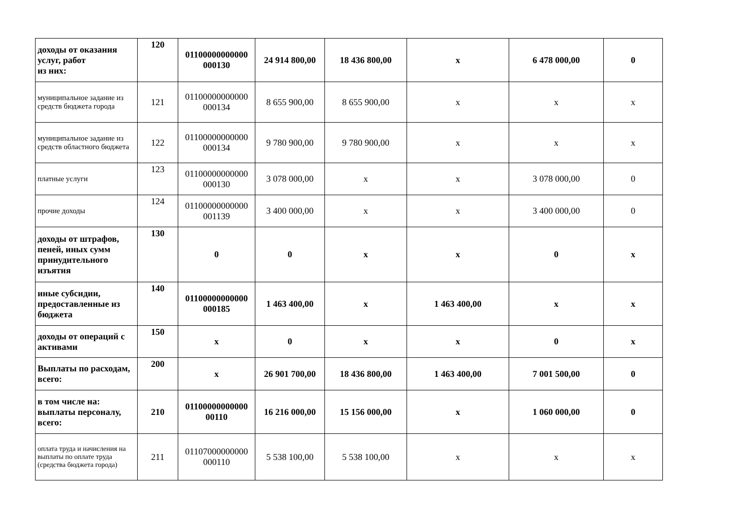| доходы от оказания услуг, работ из них: | 120 | 01100000000000 000130 | 24 914 800,00 | 18 436 800,00 | х | 6 478 000,00 | 0 |
| муниципальное задание из средств бюджета города | 121 | 01100000000000 000134 | 8 655 900,00 | 8 655 900,00 | х | х | х |
| муниципальное задание из средств областного бюджета | 122 | 01100000000000 000134 | 9 780 900,00 | 9 780 900,00 | х | х | х |
| платные услуги | 123 | 01100000000000 000130 | 3 078 000,00 | х | х | 3 078 000,00 | 0 |
| прочие доходы | 124 | 01100000000000 001139 | 3 400 000,00 | х | х | 3 400 000,00 | 0 |
| доходы от штрафов, пеней, иных сумм принудительного изъятия | 130 | 0 | 0 | х | х | 0 | х |
| иные субсидии, предоставленные из бюджета | 140 | 01100000000000 000185 | 1 463 400,00 | х | 1 463 400,00 | х | х |
| доходы от операций с активами | 150 | х | 0 | х | х | 0 | х |
| Выплаты по расходам, всего: | 200 | х | 26 901 700,00 | 18 436 800,00 | 1 463 400,00 | 7 001 500,00 | 0 |
| в том числе на: выплаты персоналу, всего: | 210 | 01100000000000 00110 | 16 216 000,00 | 15 156 000,00 | х | 1 060 000,00 | 0 |
| оплата труда и начисления на выплаты по оплате труда (средства бюджета города) | 211 | 01107000000000 000110 | 5 538 100,00 | 5 538 100,00 | х | х | х |